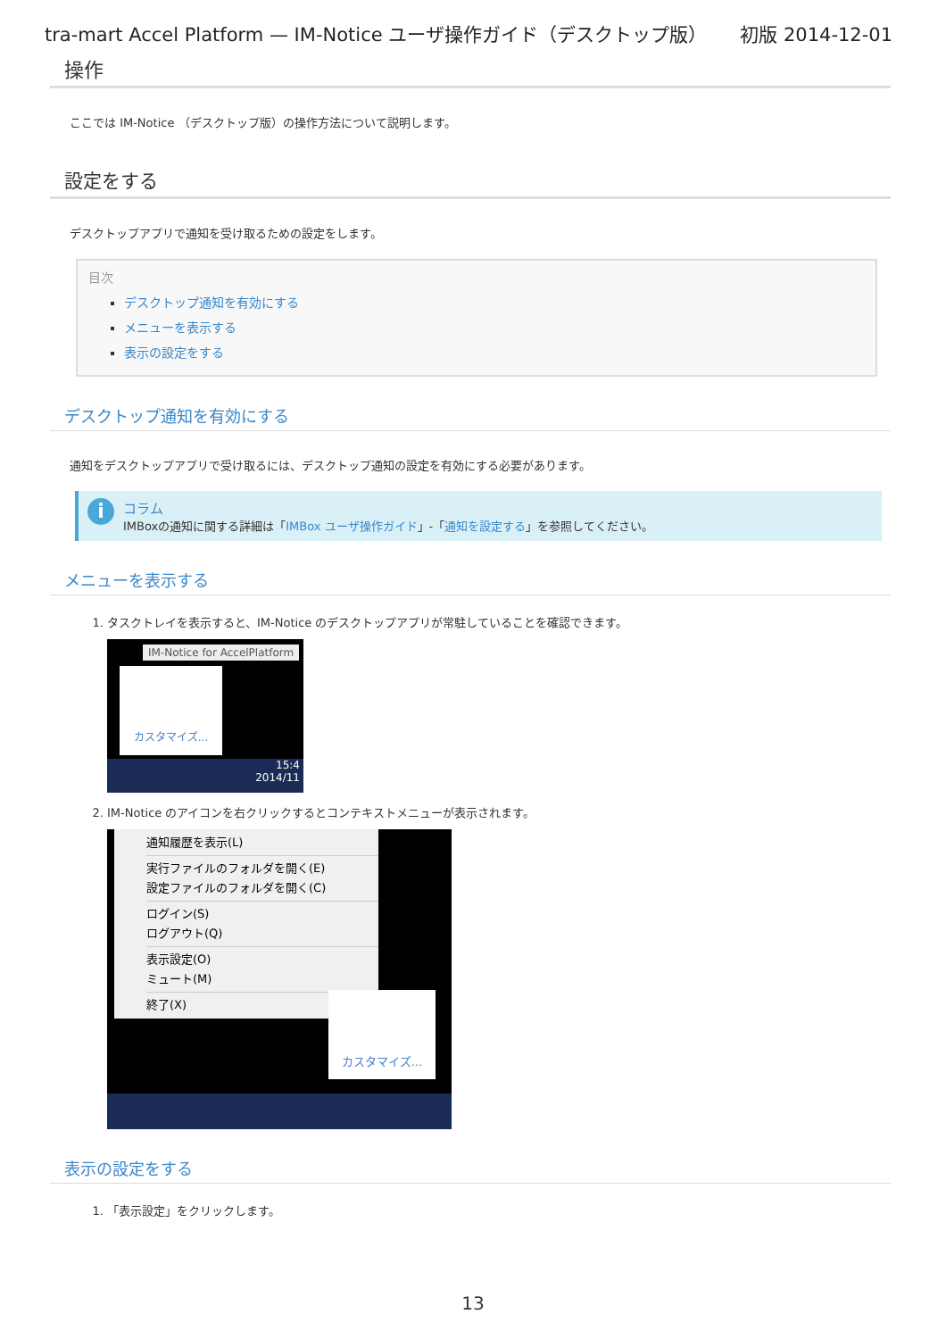tra-mart Accel Platform — IM-Notice ユーザ操作ガイド（デスクトップ版） 初版 2014-12-01
操作
ここでは IM-Notice （デスクトップ版）の操作方法について説明します。
設定をする
デスクトップアプリで通知を受け取るための設定をします。
目次
デスクトップ通知を有効にする
メニューを表示する
表示の設定をする
デスクトップ通知を有効にする
通知をデスクトップアプリで受け取るには、デスクトップ通知の設定を有効にする必要があります。
i
コラム
IMBoxの通知に関する詳細は「IMBox ユーザ操作ガイド」-「通知を設定する」を参照してください。
メニューを表示する
1. タスクトレイを表示すると、IM-Notice のデスクトップアプリが常駐していることを確認できます。
IM-Notice for AccelPlatform
カスタマイズ...
15:4
2014/11
2. IM-Notice のアイコンを右クリックするとコンテキストメニューが表示されます。
通知履歴を表示(L)
実行ファイルのフォルダを開く(E)
設定ファイルのフォルダを開く(C)
ログイン(S)
ログアウト(Q)
表示設定(O)
ミュート(M)
終了(X)
カスタマイズ...
表示の設定をする
1. 「表示設定」をクリックします。
13